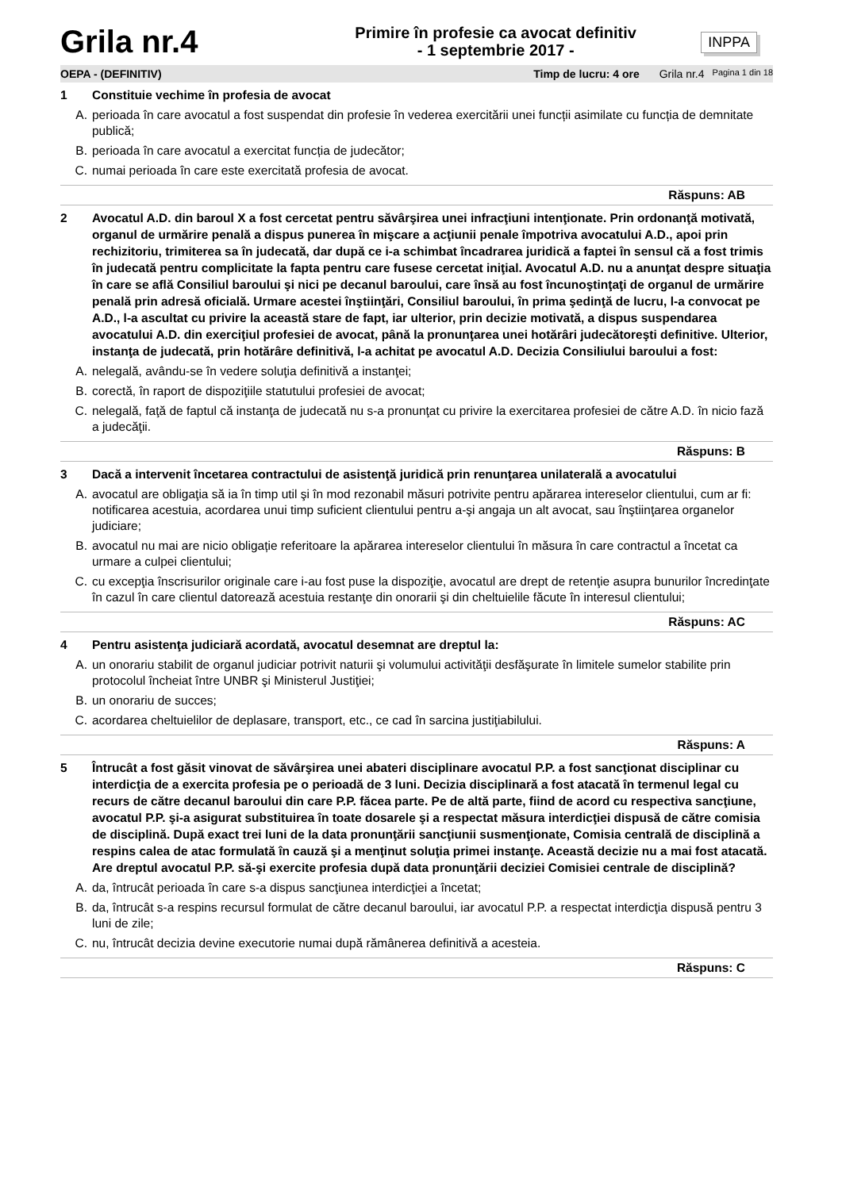Grila nr.4
Primire în profesie ca avocat definitiv
- 1 septembrie 2017 -
INPPA
OEPA - (DEFINITIV) Timp de lucru: 4 ore Grila nr.4 Pagina 1 din 18
1 Constituie vechime în profesia de avocat
A. perioada în care avocatul a fost suspendat din profesie în vederea exercitării unei funcții asimilate cu funcția de demnitate publică;
B. perioada în care avocatul a exercitat funcția de judecător;
C. numai perioada în care este exercitată profesia de avocat.
Răspuns: AB
2 Avocatul A.D. din baroul X a fost cercetat pentru săvârşirea unei infracţiuni intenţionate. Prin ordonanţă motivată, organul de urmărire penală a dispus punerea în mişcare a acţiunii penale împotriva avocatului A.D., apoi prin rechizitoriu, trimiterea sa în judecată, dar după ce i-a schimbat încadrarea juridică a faptei în sensul că a fost trimis în judecată pentru complicitate la fapta pentru care fusese cercetat iniţial. Avocatul A.D. nu a anunţat despre situaţia în care se află Consiliul baroului şi nici pe decanul baroului, care însă au fost încunoştinţaţi de organul de urmărire penală prin adresă oficială. Urmare acestei înştiinţări, Consiliul baroului, în prima şedinţă de lucru, l-a convocat pe A.D., l-a ascultat cu privire la această stare de fapt, iar ulterior, prin decizie motivată, a dispus suspendarea avocatului A.D. din exerciţiul profesiei de avocat, până la pronunţarea unei hotărâri judecătoreşti definitive. Ulterior, instanţa de judecată, prin hotărâre definitivă, l-a achitat pe avocatul A.D. Decizia Consiliului baroului a fost:
A. nelegală, avându-se în vedere soluţia definitivă a instanţei;
B. corectă, în raport de dispoziţiile statutului profesiei de avocat;
C. nelegală, faţă de faptul că instanţa de judecată nu s-a pronunţat cu privire la exercitarea profesiei de către A.D. în nicio fază a judecăţii.
Răspuns: B
3 Dacă a intervenit încetarea contractului de asistenţă juridică prin renunţarea unilaterală a avocatului
A. avocatul are obligaţia să ia în timp util şi în mod rezonabil măsuri potrivite pentru apărarea intereselor clientului, cum ar fi: notificarea acestuia, acordarea unui timp suficient clientului pentru a-şi angaja un alt avocat, sau înştiinţarea organelor judiciare;
B. avocatul nu mai are nicio obligație referitoare la apărarea intereselor clientului în măsura în care contractul a încetat ca urmare a culpei clientului;
C. cu excepţia înscrisurilor originale care i-au fost puse la dispoziţie, avocatul are drept de retenţie asupra bunurilor încredinţate în cazul în care clientul datorează acestuia restanţe din onorarii şi din cheltuielile făcute în interesul clientului;
Răspuns: AC
4 Pentru asistenţa judiciară acordată, avocatul desemnat are dreptul la:
A. un onorariu stabilit de organul judiciar potrivit naturii şi volumului activităţii desfăşurate în limitele sumelor stabilite prin protocolul încheiat între UNBR şi Ministerul Justiţiei;
B. un onorariu de succes;
C. acordarea cheltuielilor de deplasare, transport, etc., ce cad în sarcina justiţiabilului.
Răspuns: A
5 Întrucât a fost găsit vinovat de săvârşirea unei abateri disciplinare avocatul P.P. a fost sancţionat disciplinar cu interdicţia de a exercita profesia pe o perioadă de 3 luni. Decizia disciplinară a fost atacată în termenul legal cu recurs de către decanul baroului din care P.P. făcea parte. Pe de altă parte, fiind de acord cu respectiva sancţiune, avocatul P.P. şi-a asigurat substituirea în toate dosarele şi a respectat măsura interdicţiei dispusă de către comisia de disciplină. După exact trei luni de la data pronunţării sancţiunii susmenţionate, Comisia centrală de disciplină a respins calea de atac formulată în cauză şi a menţinut soluţia primei instanţe. Această decizie nu a mai fost atacată. Are dreptul avocatul P.P. să-şi exercite profesia după data pronunţării deciziei Comisiei centrale de disciplină?
A. da, întrucât perioada în care s-a dispus sancţiunea interdicţiei a încetat;
B. da, întrucât s-a respins recursul formulat de către decanul baroului, iar avocatul P.P. a respectat interdicţia dispusă pentru 3 luni de zile;
C. nu, întrucât decizia devine executorie numai după rămânerea definitivă a acesteia.
Răspuns: C